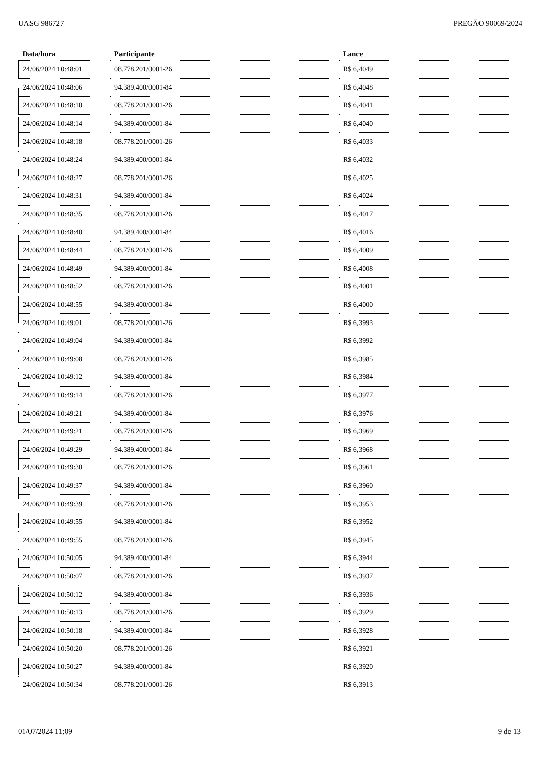UASG 986727 PREGÃO 90069/2024
| Data/hora | Participante | Lance |
| --- | --- | --- |
| 24/06/2024 10:48:01 | 08.778.201/0001-26 | R$ 6,4049 |
| 24/06/2024 10:48:06 | 94.389.400/0001-84 | R$ 6,4048 |
| 24/06/2024 10:48:10 | 08.778.201/0001-26 | R$ 6,4041 |
| 24/06/2024 10:48:14 | 94.389.400/0001-84 | R$ 6,4040 |
| 24/06/2024 10:48:18 | 08.778.201/0001-26 | R$ 6,4033 |
| 24/06/2024 10:48:24 | 94.389.400/0001-84 | R$ 6,4032 |
| 24/06/2024 10:48:27 | 08.778.201/0001-26 | R$ 6,4025 |
| 24/06/2024 10:48:31 | 94.389.400/0001-84 | R$ 6,4024 |
| 24/06/2024 10:48:35 | 08.778.201/0001-26 | R$ 6,4017 |
| 24/06/2024 10:48:40 | 94.389.400/0001-84 | R$ 6,4016 |
| 24/06/2024 10:48:44 | 08.778.201/0001-26 | R$ 6,4009 |
| 24/06/2024 10:48:49 | 94.389.400/0001-84 | R$ 6,4008 |
| 24/06/2024 10:48:52 | 08.778.201/0001-26 | R$ 6,4001 |
| 24/06/2024 10:48:55 | 94.389.400/0001-84 | R$ 6,4000 |
| 24/06/2024 10:49:01 | 08.778.201/0001-26 | R$ 6,3993 |
| 24/06/2024 10:49:04 | 94.389.400/0001-84 | R$ 6,3992 |
| 24/06/2024 10:49:08 | 08.778.201/0001-26 | R$ 6,3985 |
| 24/06/2024 10:49:12 | 94.389.400/0001-84 | R$ 6,3984 |
| 24/06/2024 10:49:14 | 08.778.201/0001-26 | R$ 6,3977 |
| 24/06/2024 10:49:21 | 94.389.400/0001-84 | R$ 6,3976 |
| 24/06/2024 10:49:21 | 08.778.201/0001-26 | R$ 6,3969 |
| 24/06/2024 10:49:29 | 94.389.400/0001-84 | R$ 6,3968 |
| 24/06/2024 10:49:30 | 08.778.201/0001-26 | R$ 6,3961 |
| 24/06/2024 10:49:37 | 94.389.400/0001-84 | R$ 6,3960 |
| 24/06/2024 10:49:39 | 08.778.201/0001-26 | R$ 6,3953 |
| 24/06/2024 10:49:55 | 94.389.400/0001-84 | R$ 6,3952 |
| 24/06/2024 10:49:55 | 08.778.201/0001-26 | R$ 6,3945 |
| 24/06/2024 10:50:05 | 94.389.400/0001-84 | R$ 6,3944 |
| 24/06/2024 10:50:07 | 08.778.201/0001-26 | R$ 6,3937 |
| 24/06/2024 10:50:12 | 94.389.400/0001-84 | R$ 6,3936 |
| 24/06/2024 10:50:13 | 08.778.201/0001-26 | R$ 6,3929 |
| 24/06/2024 10:50:18 | 94.389.400/0001-84 | R$ 6,3928 |
| 24/06/2024 10:50:20 | 08.778.201/0001-26 | R$ 6,3921 |
| 24/06/2024 10:50:27 | 94.389.400/0001-84 | R$ 6,3920 |
| 24/06/2024 10:50:34 | 08.778.201/0001-26 | R$ 6,3913 |
01/07/2024 11:09 9 de 13